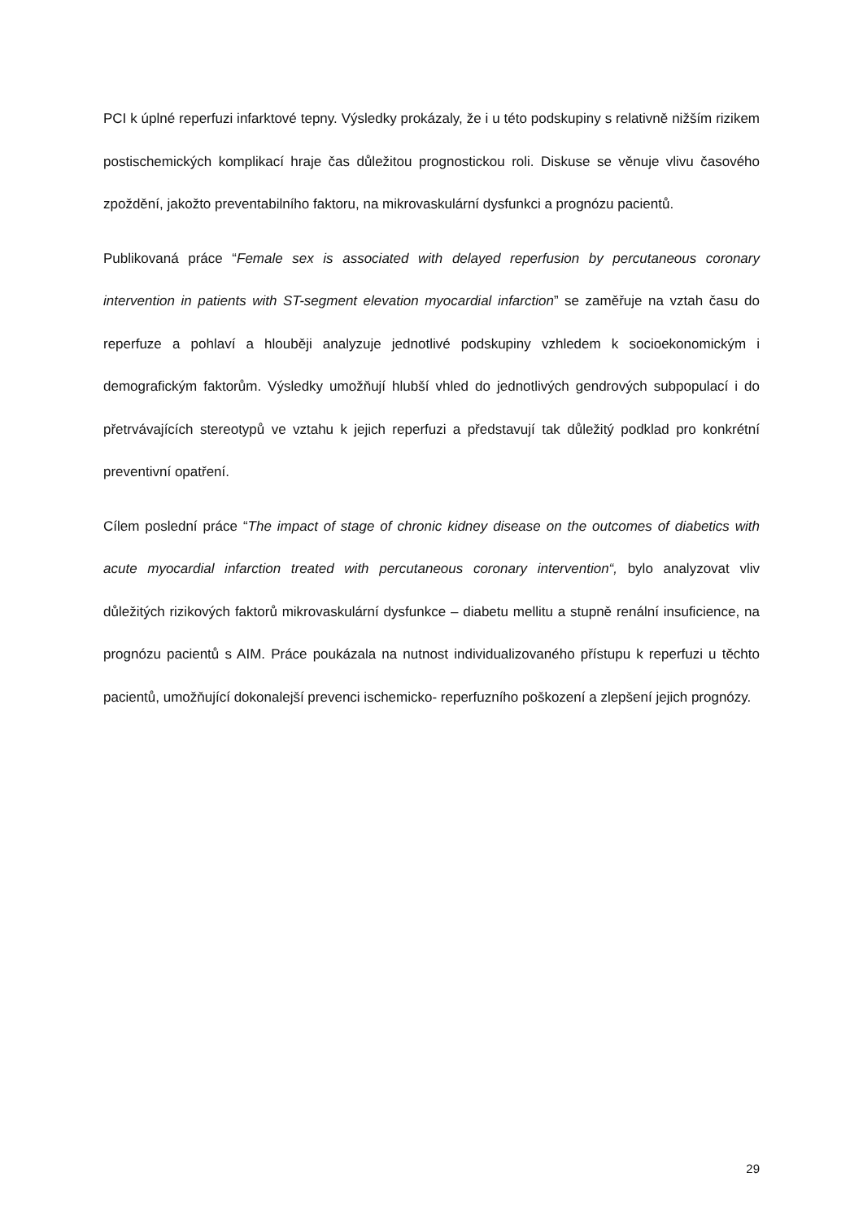PCI k úplné reperfuzi infarktové tepny. Výsledky prokázaly, že i u této podskupiny s relativně nižším rizikem postischemických komplikací hraje čas důležitou prognostickou roli. Diskuse se věnuje vlivu časového zpoždění, jakožto preventabilního faktoru, na mikrovaskulární dysfunkci a prognózu pacientů.
Publikovaná práce “Female sex is associated with delayed reperfusion by percutaneous coronary intervention in patients with ST-segment elevation myocardial infarction” se zaměřuje na vztah času do reperfuze a pohlaví a hlouběji analyzuje jednotlivé podskupiny vzhledem k socioekonomickým i demografickým faktorům. Výsledky umožňují hlubší vhled do jednotlivých gendrových subpopulací i do přetrvávajících stereotypů ve vztahu k jejich reperfuzi a představují tak důležitý podklad pro konkrétní preventivní opatření.
Cílem poslední práce “The impact of stage of chronic kidney disease on the outcomes of diabetics with acute myocardial infarction treated with percutaneous coronary intervention“, bylo analyzovat vliv důležitých rizikových faktorů mikrovaskulární dysfunkce – diabetu mellitu a stupně renální insuficience, na prognózu pacientů s AIM. Práce poukázala na nutnost individualizovaného přístupu k reperfuzi u těchto pacientů, umožňující dokonalejší prevenci ischemicko- reperfuzního poškození a zlepšení jejich prognózy.
29